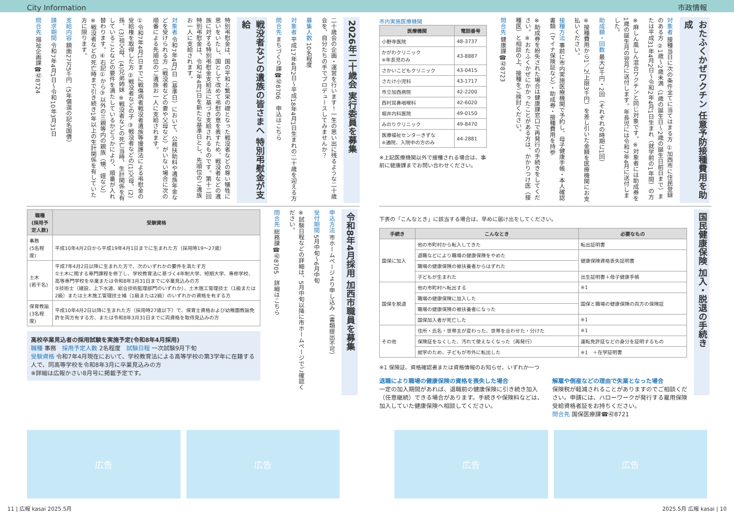City Information 市政情報
2026年二十歳会 実行委員を募集
二十歳会の企画・運営を行います！一生の思い出に残るような二十歳会を、自分たちの手でプロデュースしてみませんか？
募集人数 10名程度
対象者 平成17年4月2日～平成18年4月1日生まれの二十歳を迎える方
問合先 まちづくり課☎㊷8706　申込はこちら
戦没者などの遺族の皆さまへ 特別弔慰金が支給
特別弔慰金は、国の平和と繁栄の礎となった戦没者などの尊い犠牲に思いをいたし、国として改めて弔慰の意を表すため、戦没者などの遺族に対する特別弔慰金支給法に基づき支給されるものです。第十二回特別弔慰金は、令和7年4月1日を新たな基準日とし、先順位のご遺族お一人に支給されます。
対象者 令和7年4月1日（基準日）において、公務扶助料や遺族年金などを受けられる方（戦没者などの妻や父母など）がいない場合に次の順番による先順位のご遺族お一人に支給されます。
①令和7年4月1日までに戦傷病者戦没者遺族等援護法による弔慰金の受給権を取得した方 ②戦没者などの子 ③戦没者などの(1)父母、(2)孫、(3)祖父母、(4)兄弟姉妹 ※戦没者などの死亡当時、生計関係を有していることなどの要件を満たしているかどうかにより、順番が入れ替わります。④右記①から③以外の三親等内の親族（甥、姪など） ※戦没者などの死亡時まで引き続き1年以上の生計関係を有していた方に限ります。
支給内容 額面27万5千円（5年償還の記名国債）
請求期間 令和7年4月1日～令和10年3月31日
問合先 福祉企画課☎㊷8724
| 職種 (採用予定人数) | 受験資格 |
| --- | --- |
| 事務 (5名程度) | 平成10年4月2日から平成19年4月1日までに生まれた方（採用時19～27歳） |
| 土木 (若干名) | 平成7年4月2日以降に生まれた方で、次のいずれかの要件を満たす方 ①土木に関する専門課程を修了し、学校教育法に基づく4年制大学、短期大学、専修学校、高等専門学校を卒業または令和8年3月31日までに卒業見込みの方 ②技術士（建設、上下水道、総合技術監理部門のいずれか）、土木施工管理技士（1級または2級）または土木施工管理技士補（1級または2級）のいずれかの資格を有する方 |
| 保育教諭 (3名程度) | 平成10年4月2日以降に生まれた方（採用時27歳以下）で、保育士資格および幼稚園教諭免許を両方有する方、または令和8年3月31日までに両資格を取得見込みの方 |
高校卒業見込者の採用試験を実施予定(令和8年4月採用)
職種 事務　採用予定人数 2名程度　試験日程 一次試験9月下旬
受験資格 令和7年4月現在において、学校教育法による高等学校の第3学年に在籍する人で、同高等学校を令和8年3月に卒業見込みの方
※詳細は広報かさい8月号に掲載予定です。
令和8年4月採用 加西市職員を募集
申込方法 市ホームページより申し込み（書類提出不可）
受付期間 5月中旬～6月中旬
※試験日程などの詳細は、5月中旬以降に市ホームページでご確認ください。
問合先 総務課☎㊷8705　詳細はこちら
市内実施医療機関
| 医療機関 | 電話番号 |
| --- | --- |
| 小野寺医院 | 48-3737 |
| かがわクリニック ※年長児のみ | 43-8887 |
| さかいこどもクリニック | 43-0415 |
| さたけ小児科 | 43-1717 |
| 市立加西病院 | 42-2200 |
| 西村耳鼻咽喉科 | 42-6020 |
| 堀井内科医院 | 49-0150 |
| みのりクリニック | 49-8470 |
| 医療福祉センターきずな ※通院、入院中の方のみ | 44-2881 |
※上記医療機関以外で接種される場合は、事前に健康課までお問い合わせください。
おたふくかぜワクチン 任意予防接種費用を助成
対象者 接種当日に次の条件全てに当てはまる方 ①加西市に住民登録のある方 ②1歳～2歳未満（1歳の誕生日～2歳の誕生日前日まで）または平成31年4月2日～令和2年4月1日生まれ（就学前の1年間）の方
※麻しん風しん混合ワクチンと同じ対象です。※対象者には助成券を1歳の誕生月の翌月に送付します。年長児には令和7年4月に送付しました。
助成額・回数 最大3千円・2回（それぞれの時期に1回）
※接種費用から1／2（上限3千円）を差し引いた金額を医療機関にお支払いください。
接種方法 事前に市内実施医療機関で予約し、母子健康手帳・本人確認書類（マイナ保険証など）・助成券・接種費用を持参
※助成券を紛失された場合は健康課窓口で再発行の手続きをしてください。※おたふくかぜにかかったことがある方は、かかりつけ医（接種医）と相談の上、接種をご検討ください。
問合先 健康課☎㊷8723
下表の「こんなとき」に該当する場合は、早めに届け出をしてください。
| 手続き | こんなとき | 必要なもの |
| --- | --- | --- |
| 国保に加入 | 他の市町村から転入してきた | 転出証明書 |
| | 退職などにより職場の健康保険をやめた | 健康保険資格喪失証明書 |
| | 職場の健康保険の被扶養者からはずれた | |
| | 子どもが生まれた | 出生証明書＋母子健康手帳 |
| 国保を脱退 | 他の市町村へ転出する | ※1 |
| | 職場の健康保険に加入した | 国保と職場の健康保険の両方の保険証 |
| | 職場の健康保険の被扶養者になった | |
| | 国保加入者が死亡した | ※1 |
| その他 | 住所・氏名・世帯主が変わった、世帯を合わせた・分けた | ※1 |
| | 保険証をなくした、汚れて使えなくなった（再発行） | 運転免許証などの身分を証明するもの |
| | 就学のため、子どもが市外に転出した | ※1 ＋在学証明書 |
※1 保険証、資格確認書または資格情報のお知らせ、いずれか一つ
退職により職場の健康保険の資格を喪失した場合
一定の加入期間があれば、退職前の健康保険に引き続き加入（任意継続）できる場合があります。手続きや保険料などは、加入していた健康保険へ相談してください。
解雇や倒産などの理由で失業となった場合
保険税が軽減されることがありますのでご相談ください。申請には、ハローワークが発行する雇用保険受給資格者証をお持ちください。
問合先 国保医療課☎㊷8721
国民健康保険 加入・脱退の手続き
広告 広告 広告 広告
11 | 広報 kasai 2025.5月 2025.5月 広報 kasai | 10